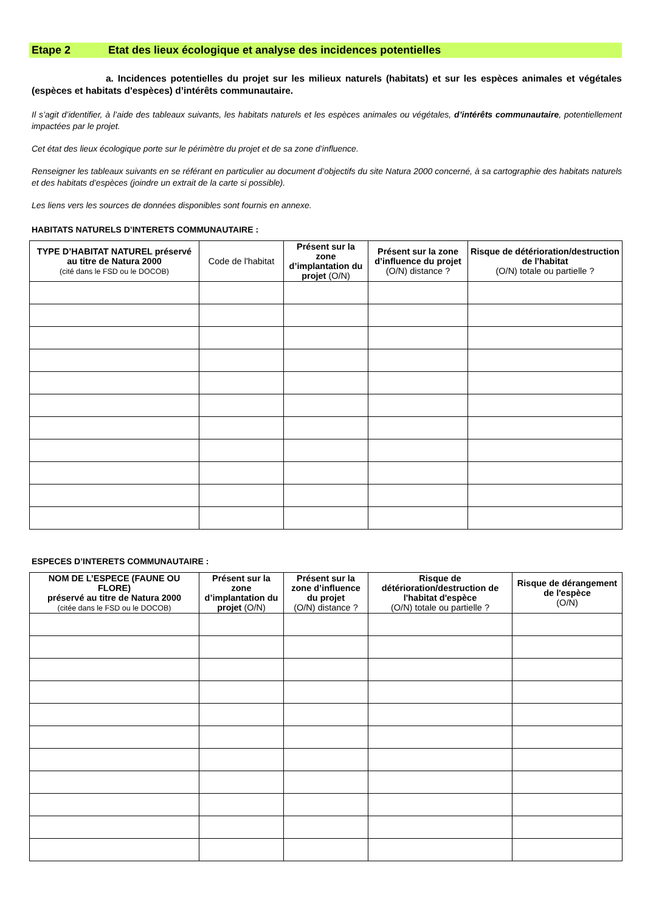Etape 2 Etat des lieux écologique et analyse des incidences potentielles
a. Incidences potentielles du projet sur les milieux naturels (habitats) et sur les espèces animales et végétales (espèces et habitats d'espèces) d’intérêts communautaire.
Il s’agit d’identifier, à l’aide des tableaux suivants, les habitats naturels et les espèces animales ou végétales, d’intérêts communautaire, potentiellement impactées par le projet.
Cet état des lieux écologique porte sur le périmètre du projet et de sa zone d’influence.
Renseigner les tableaux suivants en se référant en particulier au document d’objectifs du site Natura 2000 concerné, à sa cartographie des habitats naturels et des habitats d’espèces (joindre un extrait de la carte si possible).
Les liens vers les sources de données disponibles sont fournis en annexe.
HABITATS NATURELS D’INTERETS COMMUNAUTAIRE :
| TYPE D’HABITAT NATUREL préservé au titre de Natura 2000 (cité dans le FSD ou le DOCOB) | Code de l'habitat | Présent sur la zone d’implantation du projet (O/N) | Présent sur la zone d’influence du projet (O/N) distance ? | Risque de détérioration/destruction de l'habitat (O/N) totale ou partielle ? |
| --- | --- | --- | --- | --- |
ESPECES D’INTERETS COMMUNAUTAIRE :
| NOM DE L’ESPECE (FAUNE OU FLORE) préservé au titre de Natura 2000 (citée dans le FSD ou le DOCOB) | Présent sur la zone d’implantation du projet (O/N) | Présent sur la zone d’influence du projet (O/N) distance ? | Risque de détérioration/destruction de l'habitat d'espèce (O/N) totale ou partielle ? | Risque de dérangement de l'espèce (O/N) |
| --- | --- | --- | --- | --- |